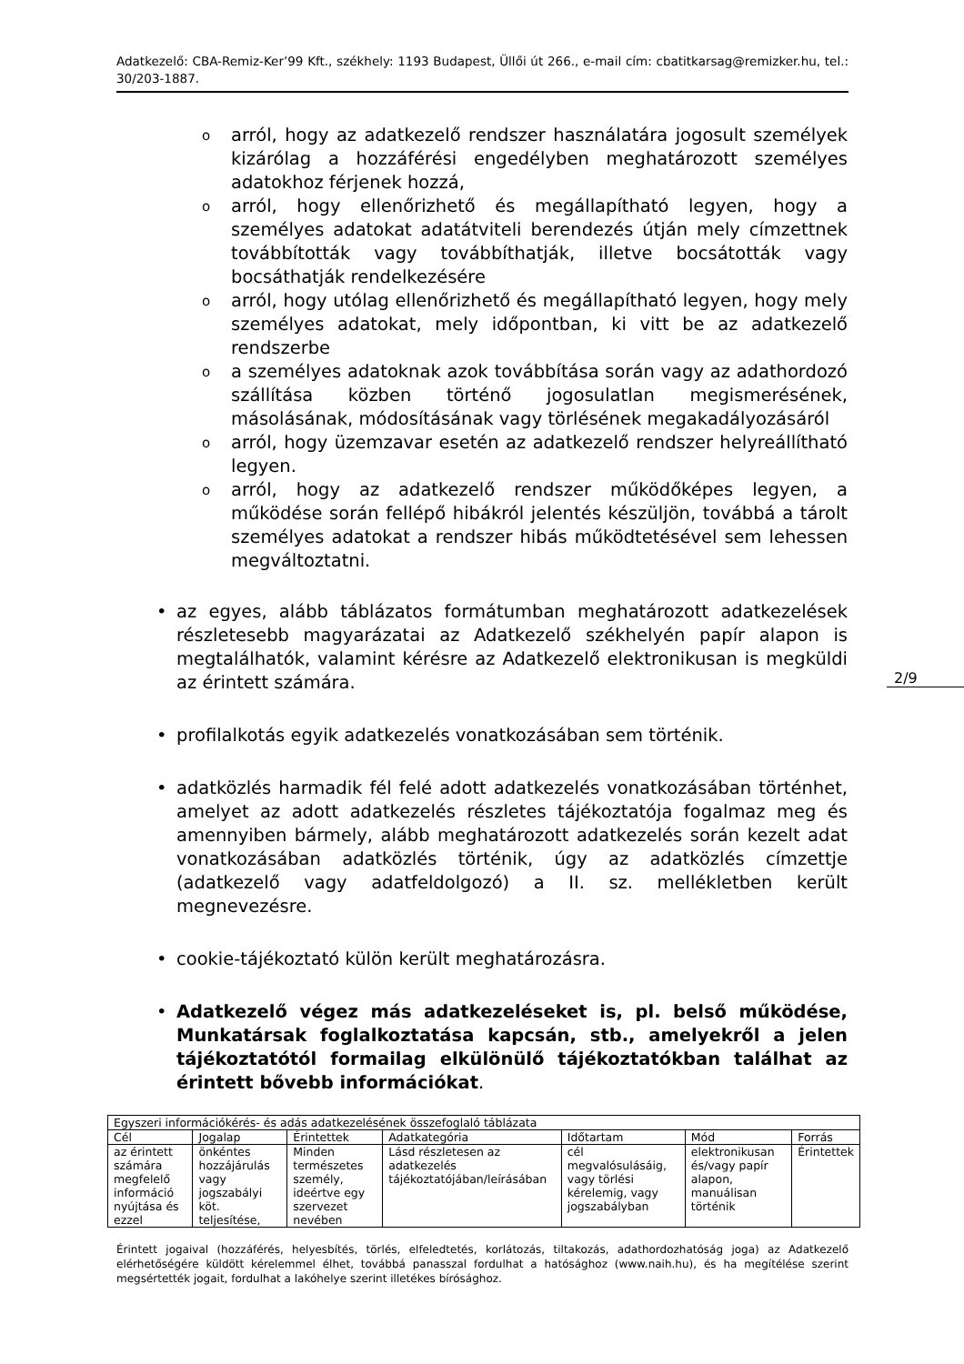Adatkezelő: CBA-Remiz-Ker’99 Kft., székhely: 1193 Budapest, Üllői út 266., e-mail cím: cbatitkarsag@remizker.hu, tel.: 30/203-1887.
oarról, hogy az adatkezelő rendszer használatára jogosult személyek kizárólag a hozzáférési engedélyben meghatározott személyes adatokhoz férjenek hozzá,
oarról, hogy ellenőrizhető és megállapítható legyen, hogy a személyes adatokat adatátviteli berendezés útján mely címzettnek továbbították vagy továbbíthatják, illetve bocsátották vagy bocsáthatják rendelkezésére
oarról, hogy utólag ellenőrizhető és megállapítható legyen, hogy mely személyes adatokat, mely időpontban, ki vitt be az adatkezelő rendszerbe
oa személyes adatoknak azok továbbítása során vagy az adathordozó szállítása közben történő jogosulatlan megismerésének, másolásának, módosításának vagy törlésének megakadályozásáról
oarról, hogy üzemzavar esetén az adatkezelő rendszer helyreállítható legyen.
oarról, hogy az adatkezelő rendszer működőképes legyen, a működése során fellépő hibákról jelentés készüljön, továbbá a tárolt személyes adatokat a rendszer hibás működtetésével sem lehessen megváltoztatni.
• az egyes, alább táblázatos formátumban meghatározott adatkezelések részletesebb magyarázatai az Adatkezelő székhelyén papír alapon is megtalálhatók, valamint kérésre az Adatkezelő elektronikusan is megküldi az érintett számára.
• profilalkotás egyik adatkezelés vonatkozásában sem történik.
• adatközlés harmadik fél felé adott adatkezelés vonatkozásában történhet, amelyet az adott adatkezelés részletes tájékoztatója fogalmaz meg és amennyiben bármely, alább meghatározott adatkezelés során kezelt adat vonatkozásában adatközlés történik, úgy az adatközlés címzettje (adatkezelő vagy adatfeldolgozó) a II. sz. mellékletben került megnevezésre.
• cookie-tájékoztató külön került meghatározásra.
• Adatkezelő végez más adatkezeléseket is, pl. belső működése, Munkatársak foglalkoztatása kapcsán, stb., amelyekről a jelen tájékoztatótól formailag elkülönülő tájékoztatókban találhat az érintett bővebb információkat.
2/9
| Egyszeri információkérés- és adás adatkezelésének összefoglaló táblázata | | | | | | |
| Cél | Jogalap | Érintettek | Adatkategória | Időtartam | Mód | Forrás |
| az érintett számára megfelelő információ nyújtása és ezzel | önkéntes hozzájárulás vagy jogszabályi köt. teljesítése, | Minden természetes személy, ideértve egy szervezet nevében | Lásd részletesen az adatkezelés tájékoztatójában/leírásában | cél megvalósulásáig, vagy törlési kérelemig, vagy jogszabályban | elektronikusan és/vagy papír alapon, manuálisan történik | Érintettek |
Érintett jogaival (hozzáférés, helyesbítés, törlés, elfeledtetés, korlátozás, tiltakozás, adathordozhatóság joga) az Adatkezelő elérhetőségére küldött kérelemmel élhet, továbbá panasszal fordulhat a hatósághoz (www.naih.hu), és ha megítélése szerint megsértették jogait, fordulhat a lakóhelye szerint illetékes bírósághoz.